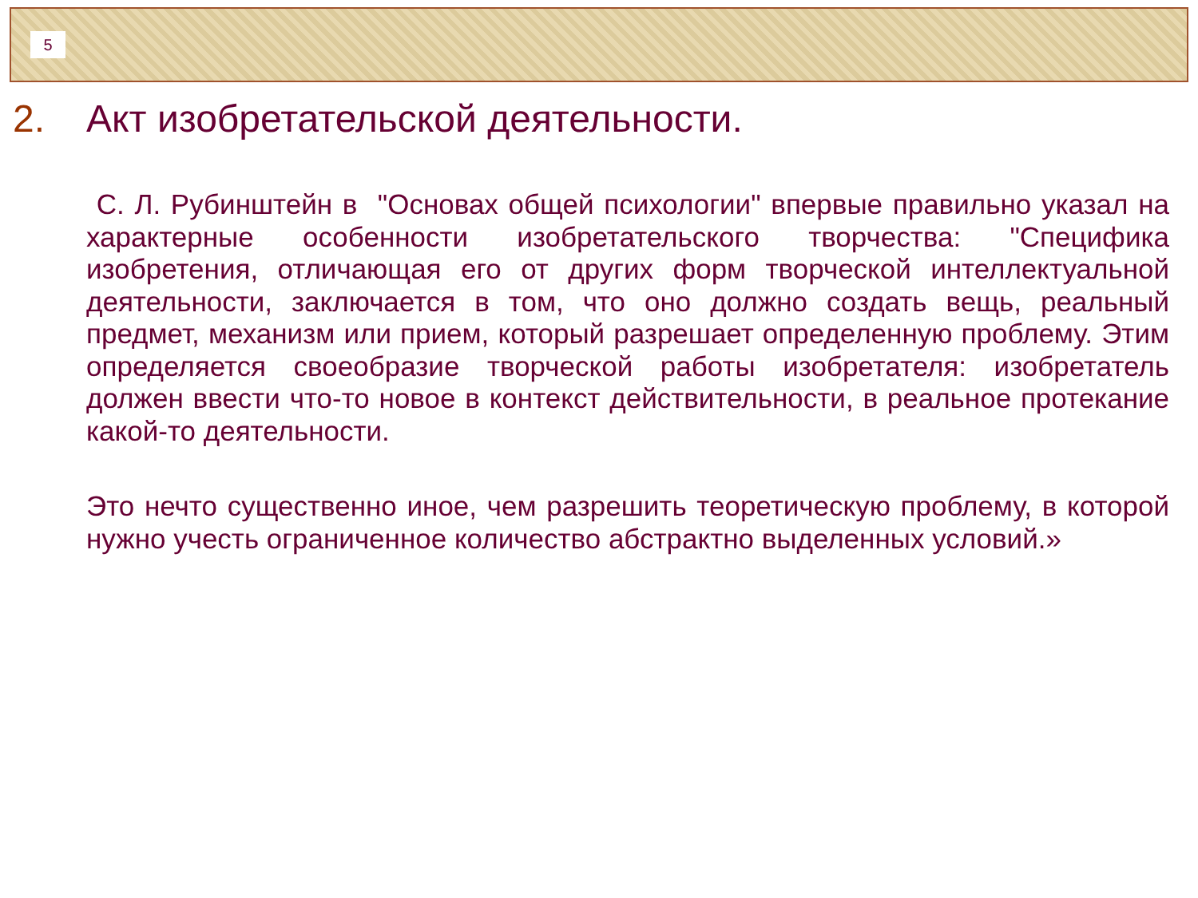5
2. Акт изобретательской деятельности.
С. Л. Рубинштейн в "Основах общей психологии" впервые правильно указал на характерные особенности изобретательского творчества: "Специфика изобретения, отличающая его от других форм творческой интеллектуальной деятельности, заключается в том, что оно должно создать вещь, реальный предмет, механизм или прием, который разрешает определенную проблему. Этим определяется своеобразие творческой работы изобретателя: изобретатель должен ввести что-то новое в контекст действительности, в реальное протекание какой-то деятельности.
Это нечто существенно иное, чем разрешить теоретическую проблему, в которой нужно учесть ограниченное количество абстрактно выделенных условий.»